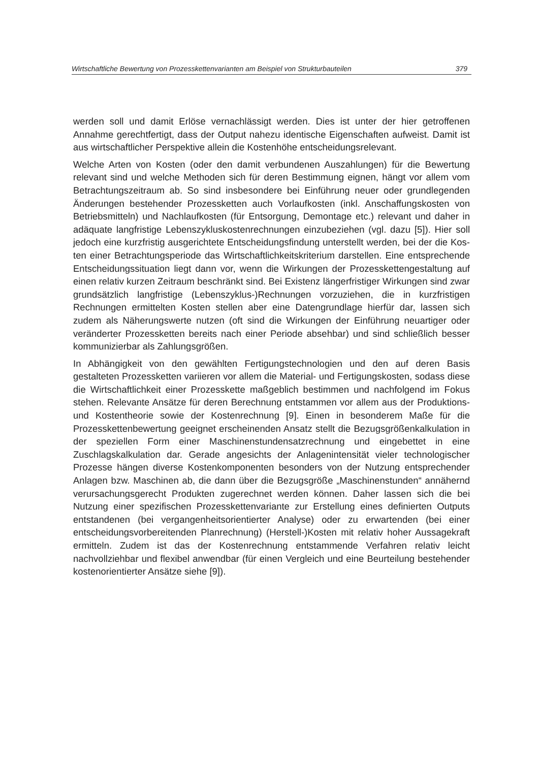Wirtschaftliche Bewertung von Prozesskettenvarianten am Beispiel von Strukturbauteilen 379
werden soll und damit Erlöse vernachlässigt werden. Dies ist unter der hier getroff­enen Annahme gerechtfertigt, dass der Output nahezu identische Eigenschaften aufweist. Damit ist aus wirtschaftlicher Perspektive allein die Kostenhöhe entschei­dungsrelevant.
Welche Arten von Kosten (oder den damit verbundenen Auszahlungen) für die Be­wertung relevant sind und welche Methoden sich für deren Bestimmung eignen, hängt vor allem vom Betrachtungszeitraum ab. So sind insbesondere bei Einfüh­rung neuer oder grundlegenden Änderungen bestehender Prozessketten auch Vorlaufkosten (inkl. Anschaffungskosten von Betriebsmitteln) und Nachlaufkosten (für Entsorgung, Demontage etc.) relevant und daher in adäquate langfristige Le­benszykluskostenrechnungen einzubeziehen (vgl. dazu [5]). Hier soll jedoch eine kurzfristig ausgerichtete Entscheidungsfindung unterstellt werden, bei der die Kos­ten einer Betrachtungsperiode das Wirtschaftlichkeitskriterium darstellen. Eine entsprechende Entscheidungssituation liegt dann vor, wenn die Wirkungen der Prozesskettengestaltung auf einen relativ kurzen Zeitraum beschränkt sind. Bei Existenz längerfristiger Wirkungen sind zwar grundsätzlich langfristige (Lebenszyk­lus-)Rechnungen vorzuziehen, die in kurzfristigen Rechnungen ermittelten Kosten stellen aber eine Datengrundlage hierfür dar, lassen sich zudem als Näherungswer­te nutzen (oft sind die Wirkungen der Einführung neuartiger oder veränderter Pro­zessketten bereits nach einer Periode absehbar) und sind schließlich besser kommunizierbar als Zahlungsgrößen.
In Abhängigkeit von den gewählten Fertigungstechnologien und den auf deren Basis gestalteten Prozessketten variieren vor allem die Material- und Fertigungs­kosten, sodass diese die Wirtschaftlichkeit einer Prozesskette maßgeblich bestim­men und nachfolgend im Fokus stehen. Relevante Ansätze für deren Berechnung entstammen vor allem aus der Produktions- und Kostentheorie sowie der Kosten­rechnung [9]. Einen in besonderem Maße für die Prozesskettenbewertung geeignet erscheinenden Ansatz stellt die Bezugsgrößenkalkulation in der speziellen Form einer Maschinenstundensatzrechnung und eingebettet in eine Zuschlagskalkulation dar. Gerade angesichts der Anlagenintensität vieler technologischer Prozesse hän­gen diverse Kostenkomponenten besonders von der Nutzung entsprechender An­lagen bzw. Maschinen ab, die dann über die Bezugsgröße „Maschinenstunden“ annähernd verursachungsgerecht Produkten zugerechnet werden können. Daher lassen sich die bei Nutzung einer spezifischen Prozesskettenvariante zur Erstellung eines definierten Outputs entstandenen (bei vergangenheitsorientierter Analyse) oder zu erwartenden (bei einer entscheidungsvorbereitenden Planrechnung) (Her­stell-)Kosten mit relativ hoher Aussagekraft ermitteln. Zudem ist das der Kosten­rechnung entstammende Verfahren relativ leicht nachvollziehbar und flexibel an­wendbar (für einen Vergleich und eine Beurteilung bestehender kostenorientierter Ansätze siehe [9]).